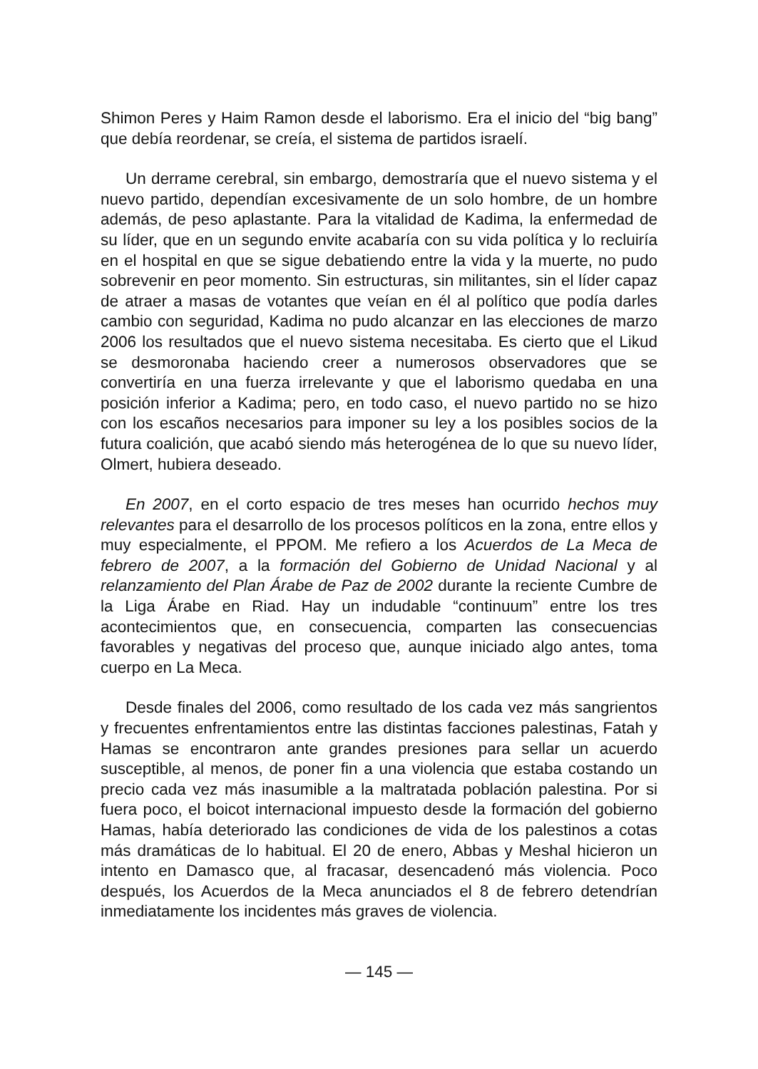Shimon Peres y Haim Ramon desde el laborismo. Era el inicio del “big bang” que debía reordenar, se creía, el sistema de partidos israelí.
Un derrame cerebral, sin embargo, demostraría que el nuevo sistema y el nuevo partido, dependían excesivamente de un solo hombre, de un hombre además, de peso aplastante. Para la vitalidad de Kadima, la enfermedad de su líder, que en un segundo envite acabaría con su vida política y lo recluiría en el hospital en que se sigue debatiendo entre la vida y la muerte, no pudo sobrevenir en peor momento. Sin estructuras, sin militantes, sin el líder capaz de atraer a masas de votantes que veían en él al político que podía darles cambio con seguridad, Kadima no pudo alcanzar en las elecciones de marzo 2006 los resultados que el nuevo sistema necesitaba. Es cierto que el Likud se desmoronaba haciendo creer a numerosos observadores que se convertiría en una fuerza irrelevante y que el laborismo quedaba en una posición inferior a Kadima; pero, en todo caso, el nuevo partido no se hizo con los escaños necesarios para imponer su ley a los posibles socios de la futura coalición, que acabó siendo más heterogénea de lo que su nuevo líder, Olmert, hubiera deseado.
En 2007, en el corto espacio de tres meses han ocurrido hechos muy relevantes para el desarrollo de los procesos políticos en la zona, entre ellos y muy especialmente, el PPOM. Me refiero a los Acuerdos de La Meca de febrero de 2007, a la formación del Gobierno de Unidad Nacional y al relanzamiento del Plan Árabe de Paz de 2002 durante la reciente Cumbre de la Liga Árabe en Riad. Hay un indudable “continuum” entre los tres acontecimientos que, en consecuencia, comparten las consecuencias favorables y negativas del proceso que, aunque iniciado algo antes, toma cuerpo en La Meca.
Desde finales del 2006, como resultado de los cada vez más sangrientos y frecuentes enfrentamientos entre las distintas facciones palestinas, Fatah y Hamas se encontraron ante grandes presiones para sellar un acuerdo susceptible, al menos, de poner fin a una violencia que estaba costando un precio cada vez más inasumible a la maltratada población palestina. Por si fuera poco, el boicot internacional impuesto desde la formación del gobierno Hamas, había deteriorado las condiciones de vida de los palestinos a cotas más dramáticas de lo habitual. El 20 de enero, Abbas y Meshal hicieron un intento en Damasco que, al fracasar, desencadenó más violencia. Poco después, los Acuerdos de la Meca anunciados el 8 de febrero detendrían inmediatamente los incidentes más graves de violencia.
— 145 —